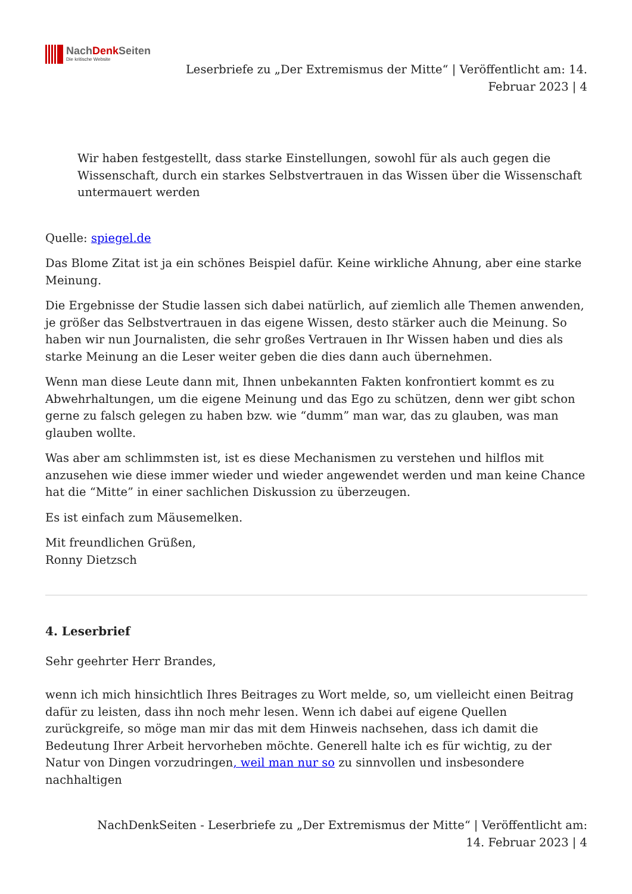NachDenk Seiten
Die kritische Website
Leserbriefe zu „Der Extremismus der Mitte“ | Veröffentlicht am: 14. Februar 2023 | 4
Wir haben festgestellt, dass starke Einstellungen, sowohl für als auch gegen die Wissenschaft, durch ein starkes Selbstvertrauen in das Wissen über die Wissenschaft untermauert werden
Quelle: spiegel.de
Das Blome Zitat ist ja ein schönes Beispiel dafür. Keine wirkliche Ahnung, aber eine starke Meinung.
Die Ergebnisse der Studie lassen sich dabei natürlich, auf ziemlich alle Themen anwenden, je größer das Selbstvertrauen in das eigene Wissen, desto stärker auch die Meinung. So haben wir nun Journalisten, die sehr großes Vertrauen in Ihr Wissen haben und dies als starke Meinung an die Leser weiter geben die dies dann auch übernehmen.
Wenn man diese Leute dann mit, Ihnen unbekannten Fakten konfrontiert kommt es zu Abwehrhaltungen, um die eigene Meinung und das Ego zu schützen, denn wer gibt schon gerne zu falsch gelegen zu haben bzw. wie “dumm” man war, das zu glauben, was man glauben wollte.
Was aber am schlimmsten ist, ist es diese Mechanismen zu verstehen und hilflos mit anzusehen wie diese immer wieder und wieder angewendet werden und man keine Chance hat die “Mitte” in einer sachlichen Diskussion zu überzeugen.
Es ist einfach zum Mäusemelken.
Mit freundlichen Grüßen,
Ronny Dietzsch
4. Leserbrief
Sehr geehrter Herr Brandes,
wenn ich mich hinsichtlich Ihres Beitrages zu Wort melde, so, um vielleicht einen Beitrag dafür zu leisten, dass ihn noch mehr lesen. Wenn ich dabei auf eigene Quellen zurückgreife, so möge man mir das mit dem Hinweis nachsehen, dass ich damit die Bedeutung Ihrer Arbeit hervorheben möchte. Generell halte ich es für wichtig, zu der Natur von Dingen vorzudringen, weil man nur so zu sinnvollen und insbesondere nachhaltigen
NachDenkSeiten - Leserbriefe zu „Der Extremismus der Mitte“ | Veröffentlicht am: 14. Februar 2023 | 4